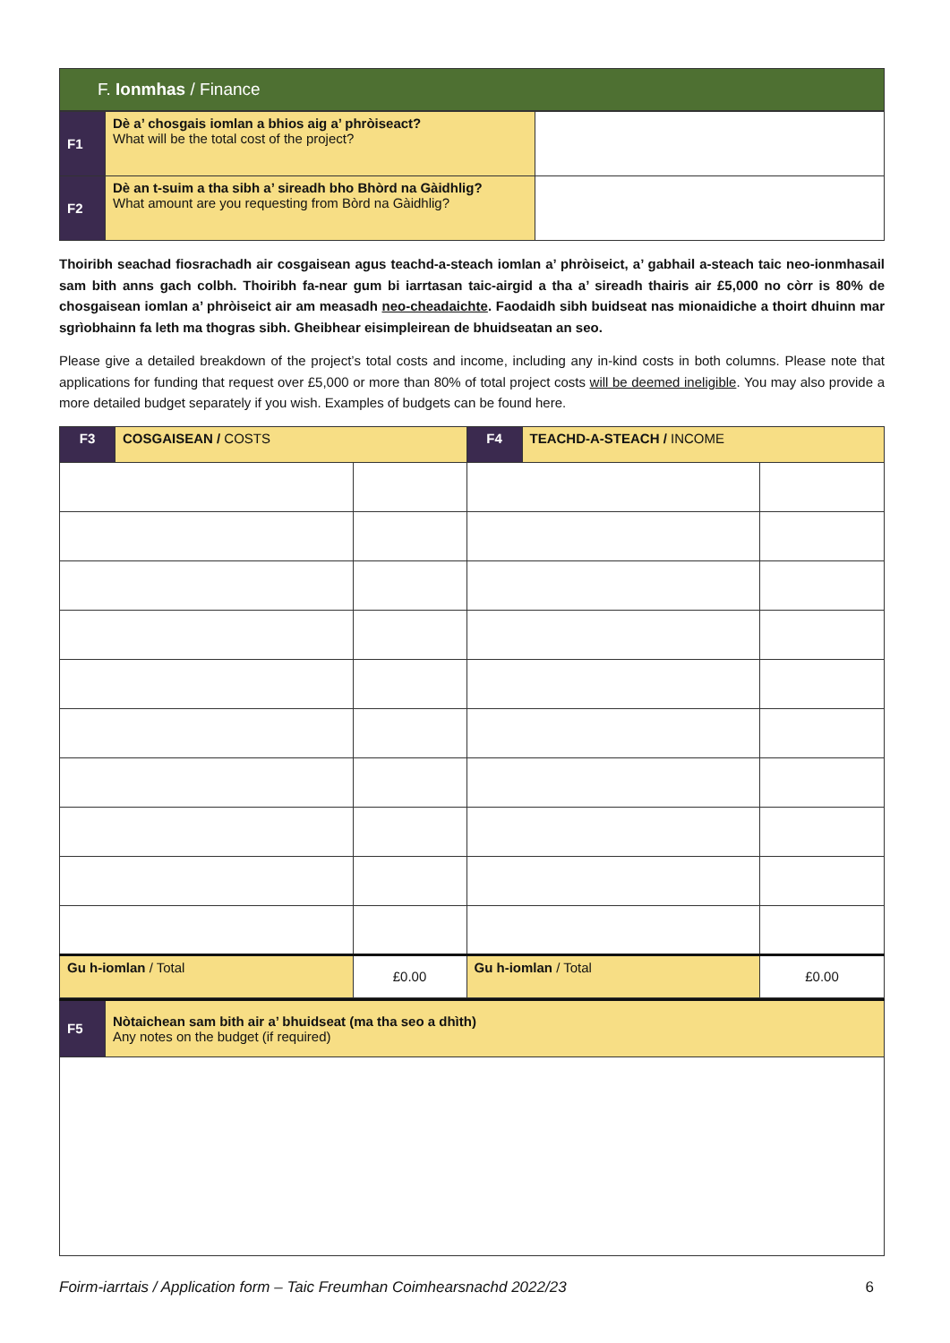F. Ionmhas / Finance
| F1 | Dè a’ chosgais iomlan a bhios aig a’ phròiseact? What will be the total cost of the project? | |
| F2 | Dè an t-suim a tha sibh a’ sireadh bho Bhòrd na Gàidhlig? What amount are you requesting from Bòrd na Gàidhlig? | |
Thoiribh seachad fiosrachadh air cosgaisean agus teachd-a-steach iomlan a’ phròiseict, a’ gabhail a-steach taic neo-ionmhasail sam bith anns gach colbh. Thoiribh fa-near gum bi iarrtasan taic-airgid a tha a’ sireadh thairis air £5,000 no còrr is 80% de chosgaisean iomlan a’ phròiseict air am measadh neo-cheadaichte. Faodaidh sibh buidseat nas mionaidiche a thoirt dhuinn mar sgrìobhainn fa leth ma thogras sibh. Gheibhear eisimpleirean de bhuidseatan an seo.
Please give a detailed breakdown of the project’s total costs and income, including any in-kind costs in both columns. Please note that applications for funding that request over £5,000 or more than 80% of total project costs will be deemed ineligible. You may also provide a more detailed budget separately if you wish. Examples of budgets can be found here.
| F3 | COSGAISEAN / COSTS | | F4 | TEACHD-A-STEACH / INCOME | |
| Gu h-iomlan / Total | | £0.00 | Gu h-iomlan / Total | | £0.00 |
| F5 | Nòtaichean sam bith air a’ bhuidseat (ma tha seo a dhìth) Any notes on the budget (if required) |
Foirm-iarrtais / Application form – Taic Freumhan Coimhearsnachd 2022/23 6